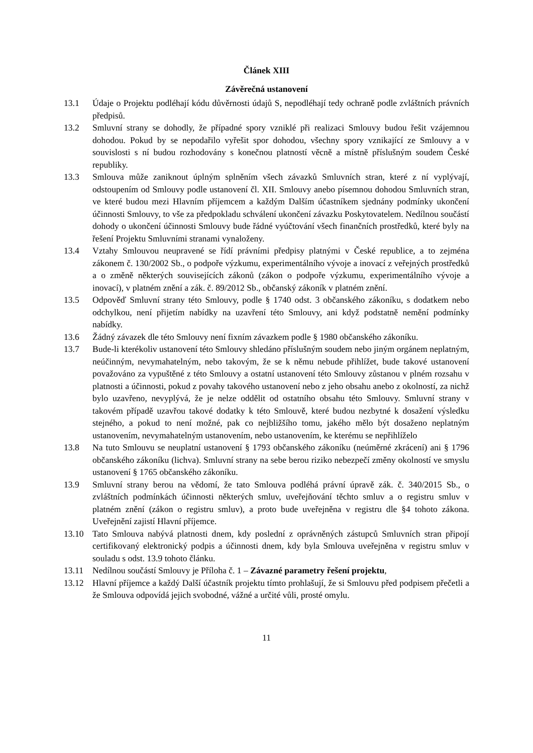Článek XIII
Závěrečná ustanovení
13.1 Údaje o Projektu podléhají kódu důvěrnosti údajů S, nepodléhají tedy ochraně podle zvláštních právních předpisů.
13.2 Smluvní strany se dohodly, že případné spory vzniklé při realizaci Smlouvy budou řešit vzájemnou dohodou. Pokud by se nepodařilo vyřešit spor dohodou, všechny spory vznikající ze Smlouvy a v souvislosti s ní budou rozhodovány s konečnou platností věcně a místně příslušným soudem České republiky.
13.3 Smlouva může zaniknout úplným splněním všech závazků Smluvních stran, které z ní vyplývají, odstoupením od Smlouvy podle ustanovení čl. XII. Smlouvy anebo písemnou dohodou Smluvních stran, ve které budou mezi Hlavním příjemcem a každým Dalším účastníkem sjednány podmínky ukončení účinnosti Smlouvy, to vše za předpokladu schválení ukončení závazku Poskytovatelem. Nedílnou součástí dohody o ukončení účinnosti Smlouvy bude řádné vyúčtování všech finančních prostředků, které byly na řešení Projektu Smluvními stranami vynaloženy.
13.4 Vztahy Smlouvou neupravené se řídí právními předpisy platnými v České republice, a to zejména zákonem č. 130/2002 Sb., o podpoře výzkumu, experimentálního vývoje a inovací z veřejných prostředků a o změně některých souvisejících zákonů (zákon o podpoře výzkumu, experimentálního vývoje a inovací), v platném znění a zák. č. 89/2012 Sb., občanský zákoník v platném znění.
13.5 Odpověď Smluvní strany této Smlouvy, podle § 1740 odst. 3 občanského zákoníku, s dodatkem nebo odchylkou, není přijetím nabídky na uzavření této Smlouvy, ani když podstatně nemění podmínky nabídky.
13.6 Žádný závazek dle této Smlouvy není fixním závazkem podle § 1980 občanského zákoníku.
13.7 Bude-li kterékoliv ustanovení této Smlouvy shledáno příslušným soudem nebo jiným orgánem neplatným, neúčinným, nevymahatelným, nebo takovým, že se k němu nebude přihlížet, bude takové ustanovení považováno za vypuštěné z této Smlouvy a ostatní ustanovení této Smlouvy zůstanou v plném rozsahu v platnosti a účinnosti, pokud z povahy takového ustanovení nebo z jeho obsahu anebo z okolností, za nichž bylo uzavřeno, nevyplývá, že je nelze oddělit od ostatního obsahu této Smlouvy. Smluvní strany v takovém případě uzavřou takové dodatky k této Smlouvě, které budou nezbytné k dosažení výsledku stejného, a pokud to není možné, pak co nejbližšího tomu, jakého mělo být dosaženo neplatným ustanovením, nevymahatelným ustanovením, nebo ustanovením, ke kterému se nepřihlíželo
13.8 Na tuto Smlouvu se neuplatní ustanovení § 1793 občanského zákoníku (neúměrné zkrácení) ani § 1796 občanského zákoníku (lichva). Smluvní strany na sebe berou riziko nebezpečí změny okolností ve smyslu ustanovení § 1765 občanského zákoníku.
13.9 Smluvní strany berou na vědomí, že tato Smlouva podléhá právní úpravě zák. č. 340/2015 Sb., o zvláštních podmínkách účinnosti některých smluv, uveřejňování těchto smluv a o registru smluv v platném znění (zákon o registru smluv), a proto bude uveřejněna v registru dle §4 tohoto zákona. Uveřejnění zajistí Hlavní příjemce.
13.10 Tato Smlouva nabývá platnosti dnem, kdy poslední z oprávněných zástupců Smluvních stran připojí certifikovaný elektronický podpis a účinnosti dnem, kdy byla Smlouva uveřejněna v registru smluv v souladu s odst. 13.9 tohoto článku.
13.11 Nedílnou součástí Smlouvy je Příloha č. 1 – Závazné parametry řešení projektu,
13.12 Hlavní příjemce a každý Další účastník projektu tímto prohlašují, že si Smlouvu před podpisem přečetli a že Smlouva odpovídá jejich svobodné, vážné a určité vůli, prosté omylu.
11